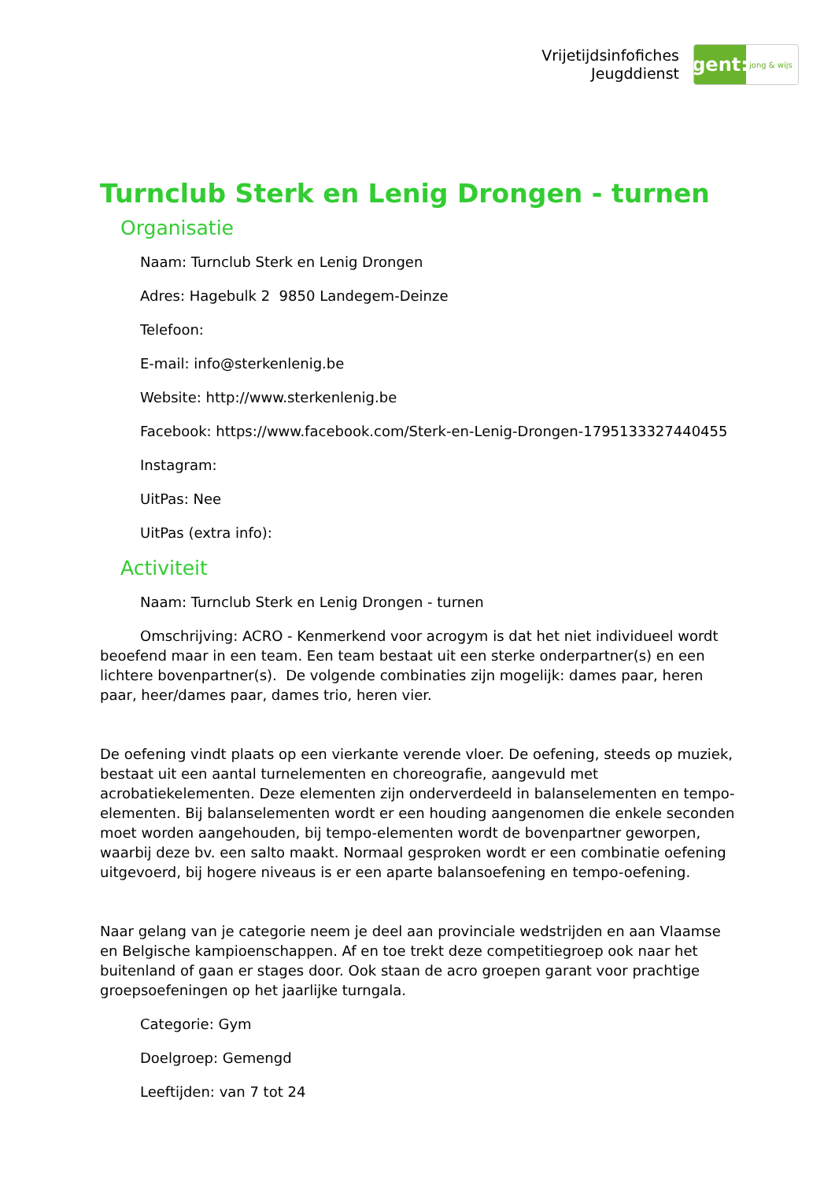Vrijetijdsinfofiches
Jeugddienst
gent:
jong & wijs
Turnclub Sterk en Lenig Drongen - turnen
Organisatie
Naam: Turnclub Sterk en Lenig Drongen
Adres: Hagebulk 2 9850 Landegem-Deinze
Telefoon:
E-mail: info@sterkenlenig.be
Website: http://www.sterkenlenig.be
Facebook: https://www.facebook.com/Sterk-en-Lenig-Drongen-1795133327440455
Instagram:
UitPas: Nee
UitPas (extra info):
Activiteit
Naam: Turnclub Sterk en Lenig Drongen - turnen
Omschrijving: ACRO - Kenmerkend voor acrogym is dat het niet individueel wordt beoefend maar in een team. Een team bestaat uit een sterke onderpartner(s) en een lichtere bovenpartner(s). De volgende combinaties zijn mogelijk: dames paar, heren paar, heer/dames paar, dames trio, heren vier.
De oefening vindt plaats op een vierkante verende vloer. De oefening, steeds op muziek, bestaat uit een aantal turnelementen en choreografie, aangevuld met acrobatiekelementen. Deze elementen zijn onderverdeeld in balanselementen en tempo-elementen. Bij balanselementen wordt er een houding aangenomen die enkele seconden moet worden aangehouden, bij tempo-elementen wordt de bovenpartner geworpen, waarbij deze bv. een salto maakt. Normaal gesproken wordt er een combinatie oefening uitgevoerd, bij hogere niveaus is er een aparte balansoefening en tempo-oefening.
Naar gelang van je categorie neem je deel aan provinciale wedstrijden en aan Vlaamse en Belgische kampioenschappen. Af en toe trekt deze competitiegroep ook naar het buitenland of gaan er stages door. Ook staan de acro groepen garant voor prachtige groepsoefeningen op het jaarlijke turngala.
Categorie: Gym
Doelgroep: Gemengd
Leeftijden: van 7 tot 24